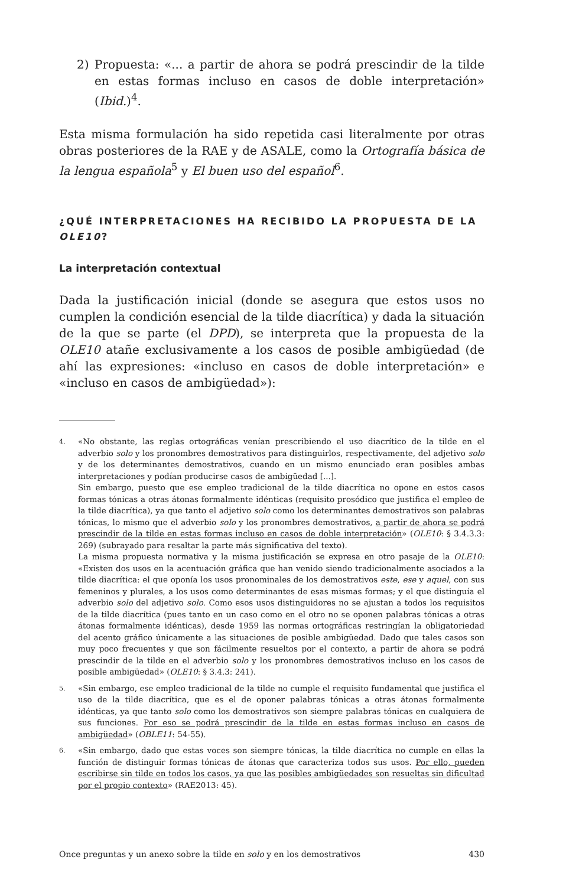2) Propuesta: «... a partir de ahora se podrá prescindir de la tilde en estas formas incluso en casos de doble interpretación» (Ibid.)<sup>4</sup>.
Esta misma formulación ha sido repetida casi literalmente por otras obras posteriores de la RAE y de ASALE, como la Ortografía básica de la lengua española<sup>5</sup> y El buen uso del español<sup>6</sup>.
¿QUÉ INTERPRETACIONES HA RECIBIDO LA PROPUESTA DE LA OLE10?
La interpretación contextual
Dada la justificación inicial (donde se asegura que estos usos no cumplen la condición esencial de la tilde diacrítica) y dada la situación de la que se parte (el DPD), se interpreta que la propuesta de la OLE10 atañe exclusivamente a los casos de posible ambigüedad (de ahí las expresiones: «incluso en casos de doble interpretación» e «incluso en casos de ambigüedad»):
4.
«No obstante, las reglas ortográficas venían prescribiendo el uso diacrítico de la tilde en el adverbio solo y los pronombres demostrativos para distinguirlos, respectivamente, del adjetivo solo y de los determinantes demostrativos, cuando en un mismo enunciado eran posibles ambas interpretaciones y podían producirse casos de ambigüedad [...].
Sin embargo, puesto que ese empleo tradicional de la tilde diacrítica no opone en estos casos formas tónicas a otras átonas formalmente idénticas (requisito prosódico que justifica el empleo de la tilde diacrítica), ya que tanto el adjetivo solo como los determinantes demostrativos son palabras tónicas, lo mismo que el adverbio solo y los pronombres demostrativos, a partir de ahora se podrá prescindir de la tilde en estas formas incluso en casos de doble interpretación» (OLE10: § 3.4.3.3: 269) (subrayado para resaltar la parte más significativa del texto).
La misma propuesta normativa y la misma justificación se expresa en otro pasaje de la OLE10: «Existen dos usos en la acentuación gráfica que han venido siendo tradicionalmente asociados a la tilde diacrítica: el que oponía los usos pronominales de los demostrativos este, ese y aquel, con sus femeninos y plurales, a los usos como determinantes de esas mismas formas; y el que distinguía el adverbio solo del adjetivo solo. Como esos usos distinguidores no se ajustan a todos los requisitos de la tilde diacrítica (pues tanto en un caso como en el otro no se oponen palabras tónicas a otras átonas formalmente idénticas), desde 1959 las normas ortográficas restringían la obligatoriedad del acento gráfico únicamente a las situaciones de posible ambigüedad. Dado que tales casos son muy poco frecuentes y que son fácilmente resueltos por el contexto, a partir de ahora se podrá prescindir de la tilde en el adverbio solo y los pronombres demostrativos incluso en los casos de posible ambigüedad» (OLE10: § 3.4.3: 241).
5.
«Sin embargo, ese empleo tradicional de la tilde no cumple el requisito fundamental que justifica el uso de la tilde diacrítica, que es el de oponer palabras tónicas a otras átonas formalmente idénticas, ya que tanto solo como los demostrativos son siempre palabras tónicas en cualquiera de sus funciones. Por eso se podrá prescindir de la tilde en estas formas incluso en casos de ambigüedad» (OBLE11: 54-55).
6.
«Sin embargo, dado que estas voces son siempre tónicas, la tilde diacrítica no cumple en ellas la función de distinguir formas tónicas de átonas que caracteriza todos sus usos. Por ello, pueden escribirse sin tilde en todos los casos, ya que las posibles ambigüedades son resueltas sin dificultad por el propio contexto» (RAE2013: 45).
Once preguntas y un anexo sobre la tilde en solo y en los demostrativos 430